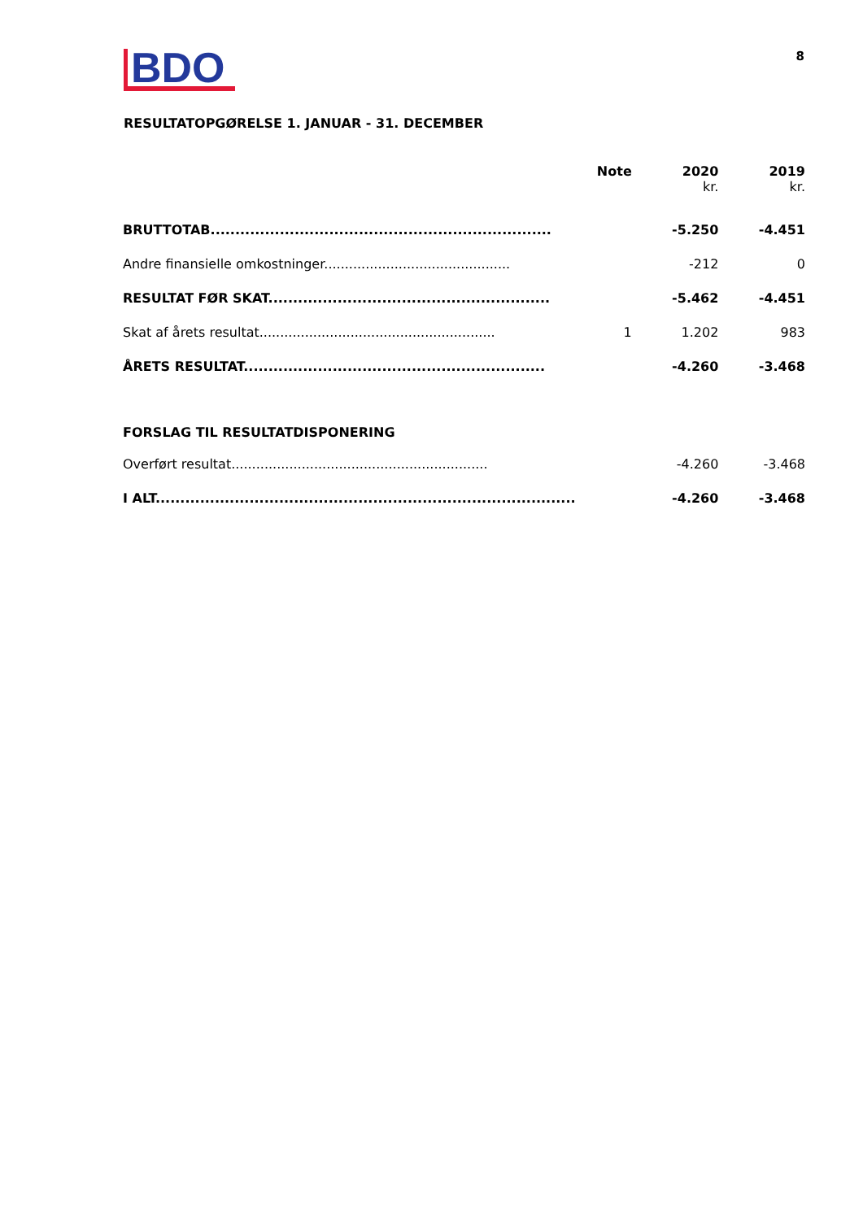BDO
8
RESULTATOPGØRELSE 1. JANUAR - 31. DECEMBER
| | Note | 2020 kr. | 2019 kr. |
| --- | --- | --- | --- |
| BRUTTOTAB..................................................................... | | -5.250 | -4.451 |
| Andre finansielle omkostninger............................................. | | -212 | 0 |
| RESULTAT FØR SKAT......................................................... | | -5.462 | -4.451 |
| Skat af årets resultat......................................................... | 1 | 1.202 | 983 |
| ÅRETS RESULTAT............................................................. | | -4.260 | -3.468 |
| FORSLAG TIL RESULTATDISPONERING | | | |
| Overført resultat.............................................................. | | -4.260 | -3.468 |
| I ALT..................................................................................... | | -4.260 | -3.468 |